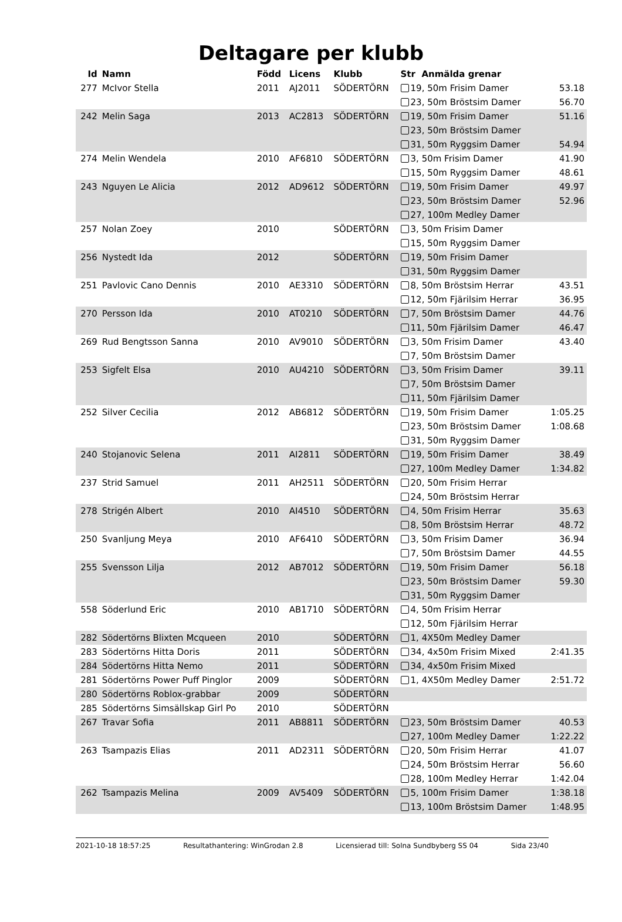Deltagare per klubb
| Id | Namn | Född | Licens | Klubb | Str Anmälda grenar | |
| --- | --- | --- | --- | --- | --- | --- |
| 277 | McIvor Stella | 2011 | AJ2011 | SÖDERTÖRN | 19, 50m Frisim Damer | 53.18 |
| | | | | | 23, 50m Bröstsim Damer | 56.70 |
| 242 | Melin Saga | 2013 | AC2813 | SÖDERTÖRN | 19, 50m Frisim Damer | 51.16 |
| | | | | | 23, 50m Bröstsim Damer | |
| | | | | | 31, 50m Ryggsim Damer | 54.94 |
| 274 | Melin Wendela | 2010 | AF6810 | SÖDERTÖRN | 3, 50m Frisim Damer | 41.90 |
| | | | | | 15, 50m Ryggsim Damer | 48.61 |
| 243 | Nguyen Le Alicia | 2012 | AD9612 | SÖDERTÖRN | 19, 50m Frisim Damer | 49.97 |
| | | | | | 23, 50m Bröstsim Damer | 52.96 |
| | | | | | 27, 100m Medley Damer | |
| 257 | Nolan Zoey | 2010 | | SÖDERTÖRN | 3, 50m Frisim Damer | |
| | | | | | 15, 50m Ryggsim Damer | |
| 256 | Nystedt Ida | 2012 | | SÖDERTÖRN | 19, 50m Frisim Damer | |
| | | | | | 31, 50m Ryggsim Damer | |
| 251 | Pavlovic Cano Dennis | 2010 | AE3310 | SÖDERTÖRN | 8, 50m Bröstsim Herrar | 43.51 |
| | | | | | 12, 50m Fjärilsim Herrar | 36.95 |
| 270 | Persson Ida | 2010 | AT0210 | SÖDERTÖRN | 7, 50m Bröstsim Damer | 44.76 |
| | | | | | 11, 50m Fjärilsim Damer | 46.47 |
| 269 | Rud Bengtsson Sanna | 2010 | AV9010 | SÖDERTÖRN | 3, 50m Frisim Damer | 43.40 |
| | | | | | 7, 50m Bröstsim Damer | |
| 253 | Sigfelt Elsa | 2010 | AU4210 | SÖDERTÖRN | 3, 50m Frisim Damer | 39.11 |
| | | | | | 7, 50m Bröstsim Damer | |
| | | | | | 11, 50m Fjärilsim Damer | |
| 252 | Silver Cecilia | 2012 | AB6812 | SÖDERTÖRN | 19, 50m Frisim Damer | 1:05.25 |
| | | | | | 23, 50m Bröstsim Damer | 1:08.68 |
| | | | | | 31, 50m Ryggsim Damer | |
| 240 | Stojanovic Selena | 2011 | AI2811 | SÖDERTÖRN | 19, 50m Frisim Damer | 38.49 |
| | | | | | 27, 100m Medley Damer | 1:34.82 |
| 237 | Strid Samuel | 2011 | AH2511 | SÖDERTÖRN | 20, 50m Frisim Herrar | |
| | | | | | 24, 50m Bröstsim Herrar | |
| 278 | Strigén Albert | 2010 | AI4510 | SÖDERTÖRN | 4, 50m Frisim Herrar | 35.63 |
| | | | | | 8, 50m Bröstsim Herrar | 48.72 |
| 250 | Svanljung Meya | 2010 | AF6410 | SÖDERTÖRN | 3, 50m Frisim Damer | 36.94 |
| | | | | | 7, 50m Bröstsim Damer | 44.55 |
| 255 | Svensson Lilja | 2012 | AB7012 | SÖDERTÖRN | 19, 50m Frisim Damer | 56.18 |
| | | | | | 23, 50m Bröstsim Damer | 59.30 |
| | | | | | 31, 50m Ryggsim Damer | |
| 558 | Söderlund Eric | 2010 | AB1710 | SÖDERTÖRN | 4, 50m Frisim Herrar | |
| | | | | | 12, 50m Fjärilsim Herrar | |
| 282 | Södertörns Blixten Mcqueen | 2010 | | SÖDERTÖRN | 1, 4X50m Medley Damer | |
| 283 | Södertörns Hitta Doris | 2011 | | SÖDERTÖRN | 34, 4x50m Frisim Mixed | 2:41.35 |
| 284 | Södertörns Hitta Nemo | 2011 | | SÖDERTÖRN | 34, 4x50m Frisim Mixed | |
| 281 | Södertörns Power Puff Pinglor | 2009 | | SÖDERTÖRN | 1, 4X50m Medley Damer | 2:51.72 |
| 280 | Södertörns Roblox-grabbar | 2009 | | SÖDERTÖRN | | |
| 285 | Södertörns Simsällskap Girl Po | 2010 | | SÖDERTÖRN | | |
| 267 | Travar Sofia | 2011 | AB8811 | SÖDERTÖRN | 23, 50m Bröstsim Damer | 40.53 |
| | | | | | 27, 100m Medley Damer | 1:22.22 |
| 263 | Tsampazis Elias | 2011 | AD2311 | SÖDERTÖRN | 20, 50m Frisim Herrar | 41.07 |
| | | | | | 24, 50m Bröstsim Herrar | 56.60 |
| | | | | | 28, 100m Medley Herrar | 1:42.04 |
| 262 | Tsampazis Melina | 2009 | AV5409 | SÖDERTÖRN | 5, 100m Frisim Damer | 1:38.18 |
| | | | | | 13, 100m Bröstsim Damer | 1:48.95 |
2021-10-18 18:57:25 Resultathantering: WinGrodan 2.8 Licensierad till: Solna Sundbyberg SS 04 Sida 23/40